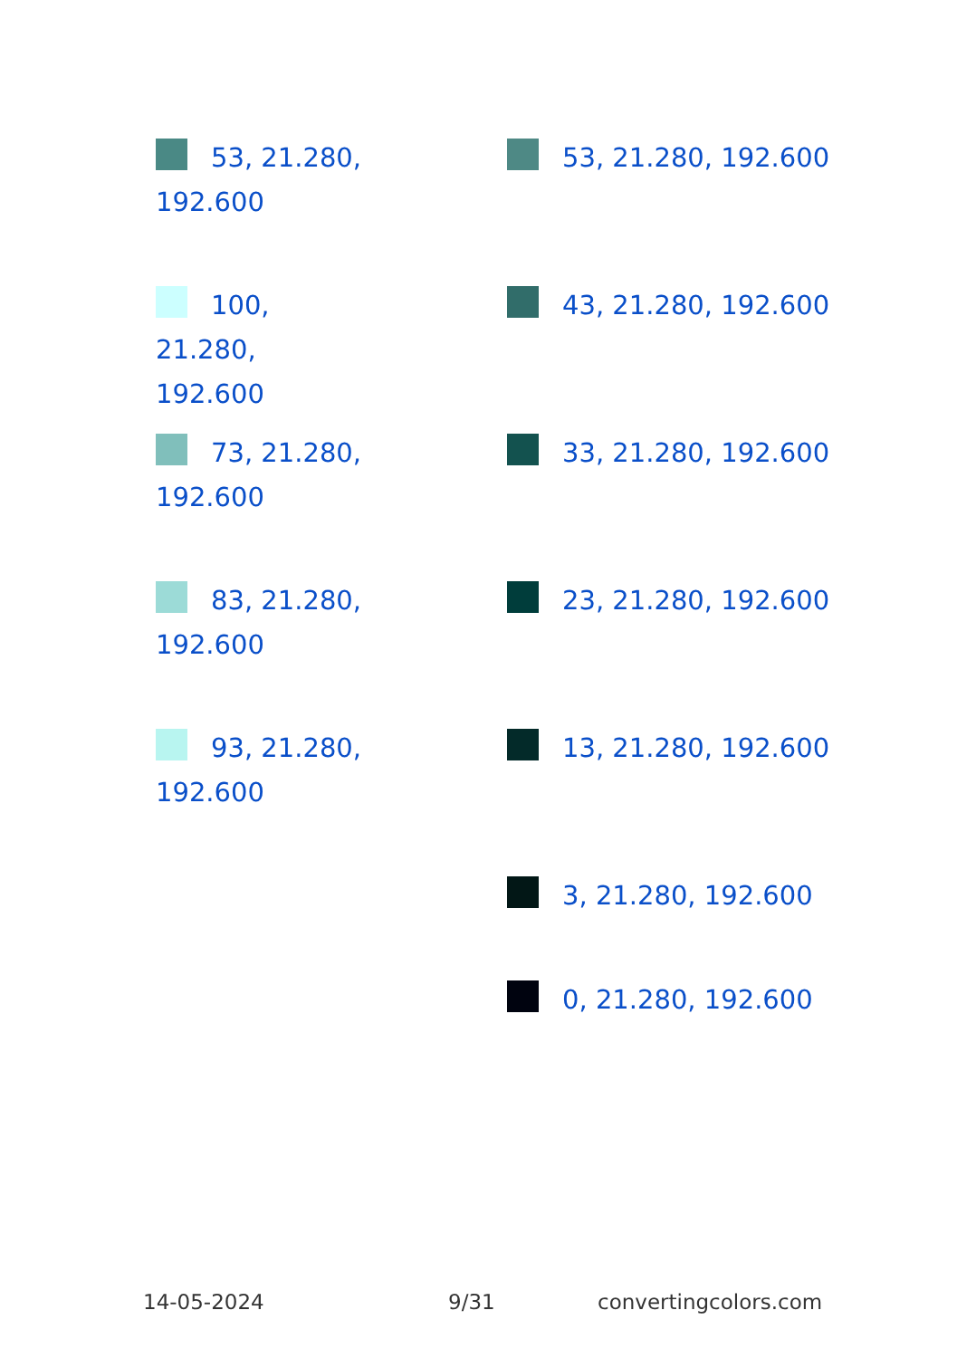53, 21.280, 192.600
100, 21.280, 192.600
73, 21.280, 192.600
83, 21.280, 192.600
93, 21.280, 192.600
53, 21.280, 192.600
43, 21.280, 192.600
33, 21.280, 192.600
23, 21.280, 192.600
13, 21.280, 192.600
3, 21.280, 192.600
0, 21.280, 192.600
14-05-2024 9/31 convertingcolors.com